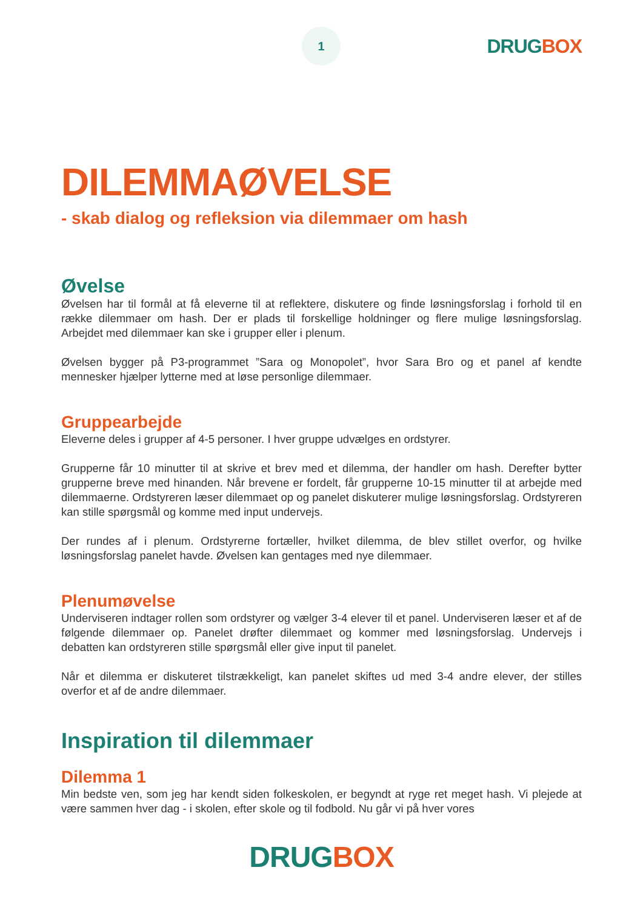1
DRUG BOX
DILEMMAØVELSE
- skab dialog og refleksion via dilemmaer om hash
Øvelse
Øvelsen har til formål at få eleverne til at reflektere, diskutere og finde løsningsforslag i forhold til en række dilemmaer om hash. Der er plads til forskellige holdninger og flere mulige løsningsforslag. Arbejdet med dilemmaer kan ske i grupper eller i plenum.
Øvelsen bygger på P3-programmet ”Sara og Monopolet”, hvor Sara Bro og et panel af kendte mennesker hjælper lytterne med at løse personlige dilemmaer.
Gruppearbejde
Eleverne deles i grupper af 4-5 personer. I hver gruppe udvælges en ordstyrer.
Grupperne får 10 minutter til at skrive et brev med et dilemma, der handler om hash. Derefter bytter grupperne breve med hinanden. Når brevene er fordelt, får grupperne 10-15 minutter til at arbejde med dilemmaerne. Ordstyreren læser dilemmaet op og panelet diskuterer mulige løsningsforslag. Ordstyreren kan stille spørgsmål og komme med input undervejs.
Der rundes af i plenum. Ordstyrerne fortæller, hvilket dilemma, de blev stillet overfor, og hvilke løsningsforslag panelet havde. Øvelsen kan gentages med nye dilemmaer.
Plenumøvelse
Underviseren indtager rollen som ordstyrer og vælger 3-4 elever til et panel. Underviseren læser et af de følgende dilemmaer op. Panelet drøfter dilemmaet og kommer med løsningsforslag. Undervejs i debatten kan ordstyreren stille spørgsmål eller give input til panelet.
Når et dilemma er diskuteret tilstrækkeligt, kan panelet skiftes ud med 3-4 andre elever, der stilles overfor et af de andre dilemmaer.
Inspiration til dilemmaer
Dilemma 1
Min bedste ven, som jeg har kendt siden folkeskolen, er begyndt at ryge ret meget hash. Vi plejede at være sammen hver dag - i skolen, efter skole og til fodbold. Nu går vi på hver vores
DRUG BOX